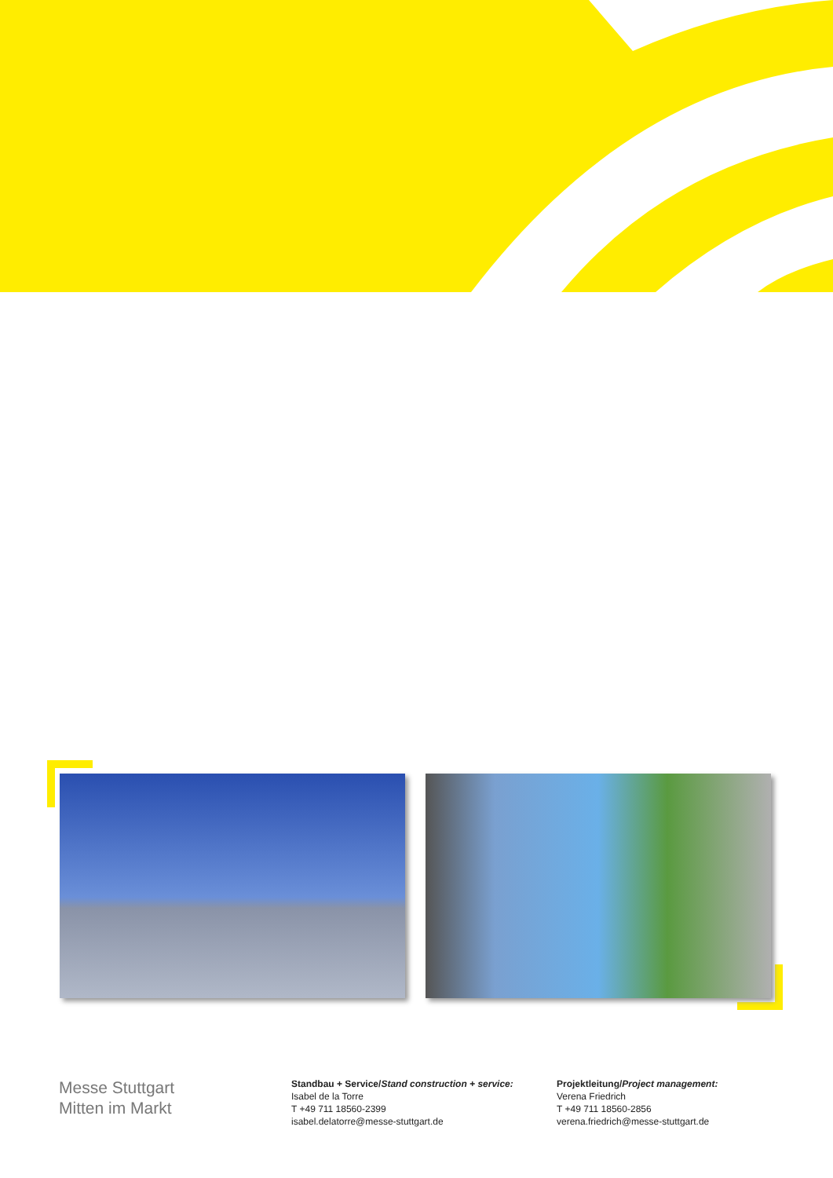Messe Stuttgart
Mitten im Markt
Standbau + Service/Stand construction + service:
Isabel de la Torre
T +49 711 18560-2399
isabel.delatorre@messe-stuttgart.de
Projektleitung/Project management:
Verena Friedrich
T +49 711 18560-2856
verena.friedrich@messe-stuttgart.de